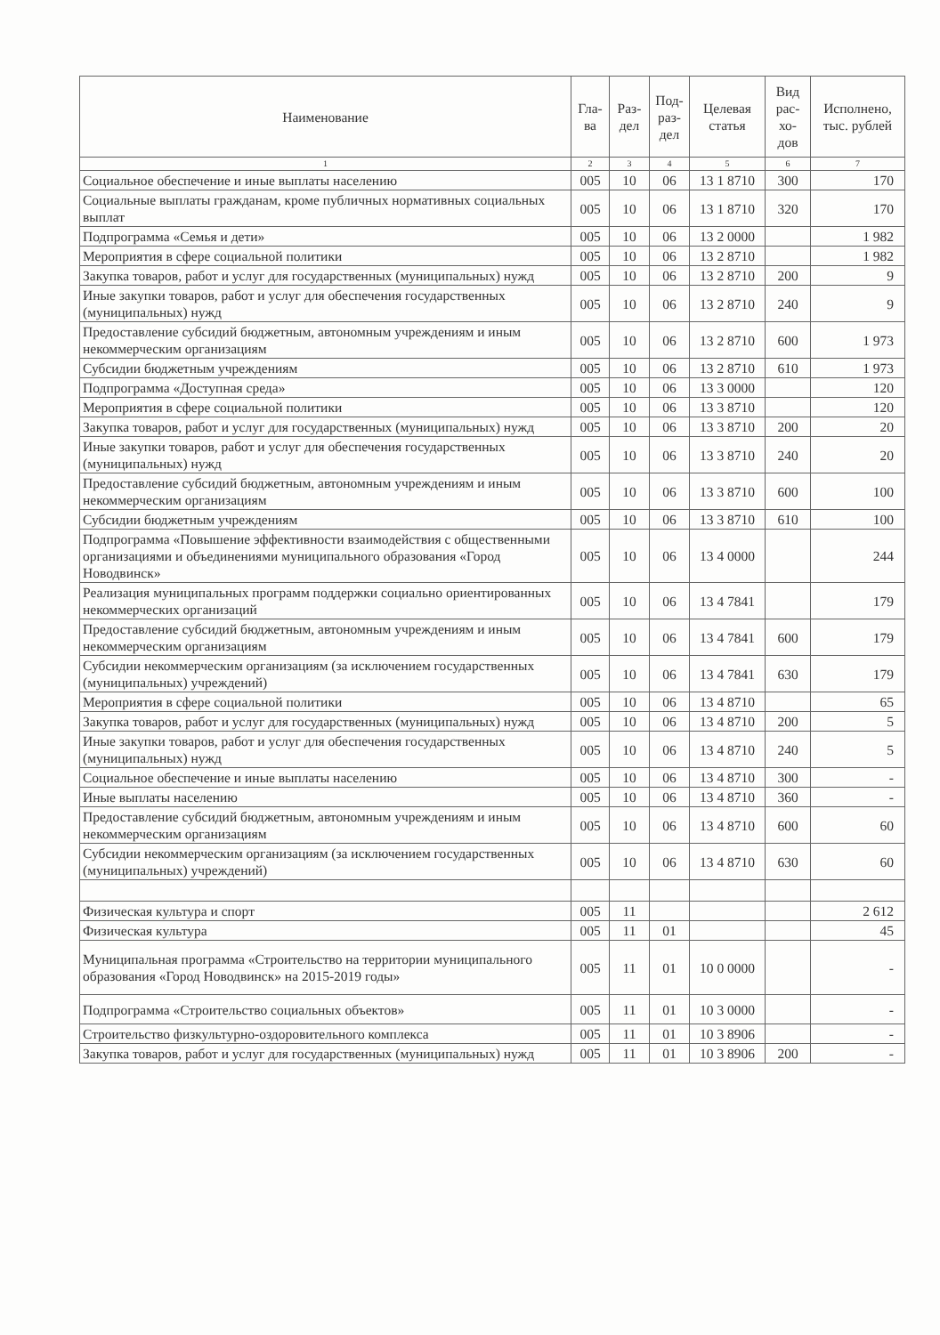| Наименование | Гла- ва | Раз- дел | Под- раз- дел | Целевая статья | Вид рас- хо- дов | Исполнено, тыс. рублей |
| --- | --- | --- | --- | --- | --- | --- |
| 1 | 2 | 3 | 4 | 5 | 6 | 7 |
| Социальное обеспечение и иные выплаты населению | 005 | 10 | 06 | 13 1 8710 | 300 | 170 |
| Социальные выплаты гражданам, кроме публичных нормативных социальных выплат | 005 | 10 | 06 | 13 1 8710 | 320 | 170 |
| Подпрограмма «Семья и дети» | 005 | 10 | 06 | 13 2 0000 | | 1 982 |
| Мероприятия в сфере социальной политики | 005 | 10 | 06 | 13 2 8710 | | 1 982 |
| Закупка товаров, работ и услуг для государственных (муниципальных) нужд | 005 | 10 | 06 | 13 2 8710 | 200 | 9 |
| Иные закупки товаров, работ и услуг для обеспечения государственных (муниципальных) нужд | 005 | 10 | 06 | 13 2 8710 | 240 | 9 |
| Предоставление субсидий бюджетным, автономным учреждениям и иным некоммерческим организациям | 005 | 10 | 06 | 13 2 8710 | 600 | 1 973 |
| Субсидии бюджетным учреждениям | 005 | 10 | 06 | 13 2 8710 | 610 | 1 973 |
| Подпрограмма «Доступная среда» | 005 | 10 | 06 | 13 3 0000 | | 120 |
| Мероприятия в сфере социальной политики | 005 | 10 | 06 | 13 3 8710 | | 120 |
| Закупка товаров, работ и услуг для государственных (муниципальных) нужд | 005 | 10 | 06 | 13 3 8710 | 200 | 20 |
| Иные закупки товаров, работ и услуг для обеспечения государственных (муниципальных) нужд | 005 | 10 | 06 | 13 3 8710 | 240 | 20 |
| Предоставление субсидий бюджетным, автономным учреждениям и иным некоммерческим организациям | 005 | 10 | 06 | 13 3 8710 | 600 | 100 |
| Субсидии бюджетным учреждениям | 005 | 10 | 06 | 13 3 8710 | 610 | 100 |
| Подпрограмма «Повышение эффективности взаимодействия с общественными организациями и объединениями муниципального образования «Город Новодвинск» | 005 | 10 | 06 | 13 4 0000 | | 244 |
| Реализация муниципальных программ поддержки социально ориентированных некоммерческих организаций | 005 | 10 | 06 | 13 4 7841 | | 179 |
| Предоставление субсидий бюджетным, автономным учреждениям и иным некоммерческим организациям | 005 | 10 | 06 | 13 4 7841 | 600 | 179 |
| Субсидии некоммерческим организациям (за исключением государственных (муниципальных) учреждений) | 005 | 10 | 06 | 13 4 7841 | 630 | 179 |
| Мероприятия в сфере социальной политики | 005 | 10 | 06 | 13 4 8710 | | 65 |
| Закупка товаров, работ и услуг для государственных (муниципальных) нужд | 005 | 10 | 06 | 13 4 8710 | 200 | 5 |
| Иные закупки товаров, работ и услуг для обеспечения государственных (муниципальных) нужд | 005 | 10 | 06 | 13 4 8710 | 240 | 5 |
| Социальное обеспечение и иные выплаты населению | 005 | 10 | 06 | 13 4 8710 | 300 | - |
| Иные выплаты населению | 005 | 10 | 06 | 13 4 8710 | 360 | - |
| Предоставление субсидий бюджетным, автономным учреждениям и иным некоммерческим организациям | 005 | 10 | 06 | 13 4 8710 | 600 | 60 |
| Субсидии некоммерческим организациям (за исключением государственных (муниципальных) учреждений) | 005 | 10 | 06 | 13 4 8710 | 630 | 60 |
| Физическая культура и спорт | 005 | 11 | | | | 2 612 |
| Физическая культура | 005 | 11 | 01 | | | 45 |
| Муниципальная программа «Строительство на территории муниципального образования «Город Новодвинск» на 2015-2019 годы» | 005 | 11 | 01 | 10 0 0000 | | - |
| Подпрограмма «Строительство социальных объектов» | 005 | 11 | 01 | 10 3 0000 | | - |
| Строительство физкультурно-оздоровительного комплекса | 005 | 11 | 01 | 10 3 8906 | | - |
| Закупка товаров, работ и услуг для государственных (муниципальных) нужд | 005 | 11 | 01 | 10 3 8906 | 200 | - |